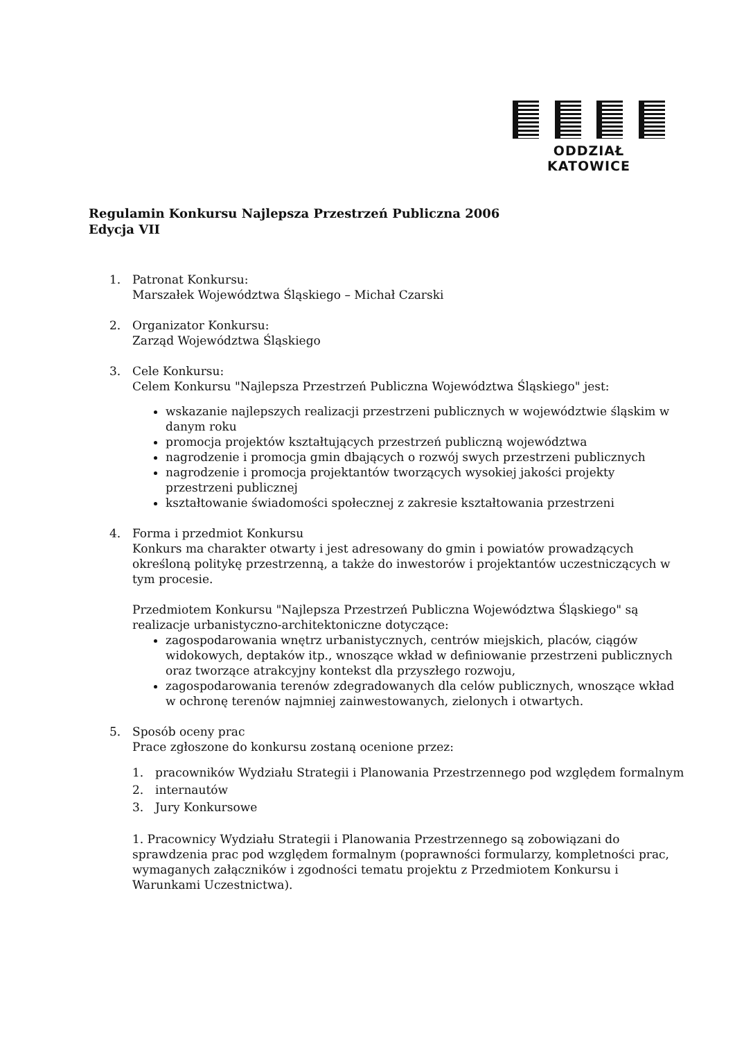ODDZIAŁ KATOWICE
Regulamin Konkursu Najlepsza Przestrzeń Publiczna 2006
Edycja VII
1. Patronat Konkursu:
Marszałek Województwa Śląskiego – Michał Czarski
2. Organizator Konkursu:
Zarząd Województwa Śląskiego
3. Cele Konkursu:
Celem Konkursu "Najlepsza Przestrzeń Publiczna Województwa Śląskiego" jest:
wskazanie najlepszych realizacji przestrzeni publicznych w województwie śląskim w danym roku
promocja projektów kształtujących przestrzeń publiczną województwa
nagrodzenie i promocja gmin dbających o rozwój swych przestrzeni publicznych
nagrodzenie i promocja projektantów tworzących wysokiej jakości projekty przestrzeni publicznej
kształtowanie świadomości społecznej z zakresie kształtowania przestrzeni
4. Forma i przedmiot Konkursu
Konkurs ma charakter otwarty i jest adresowany do gmin i powiatów prowadzących określoną politykę przestrzenną, a także do inwestorów i projektantów uczestniczących w tym procesie.
Przedmiotem Konkursu "Najlepsza Przestrzeń Publiczna Województwa Śląskiego" są realizacje urbanistyczno-architektoniczne dotyczące:
zagospodarowania wnętrz urbanistycznych, centrów miejskich, placów, ciągów widokowych, deptaków itp., wnoszące wkład w definiowanie przestrzeni publicznych oraz tworzące atrakcyjny kontekst dla przyszłego rozwoju,
zagospodarowania terenów zdegradowanych dla celów publicznych, wnoszące wkład w ochronę terenów najmniej zainwestowanych, zielonych i otwartych.
5. Sposób oceny prac
Prace zgłoszone do konkursu zostaną ocenione przez:
1. pracowników Wydziału Strategii i Planowania Przestrzennego pod względem formalnym
2. internautów
3. Jury Konkursowe
1. Pracownicy Wydziału Strategii i Planowania Przestrzennego są zobowiązani do sprawdzenia prac pod względem formalnym (poprawności formularzy, kompletności prac, wymaganych załączników i zgodności tematu projektu z Przedmiotem Konkursu i Warunkami Uczestnictwa).